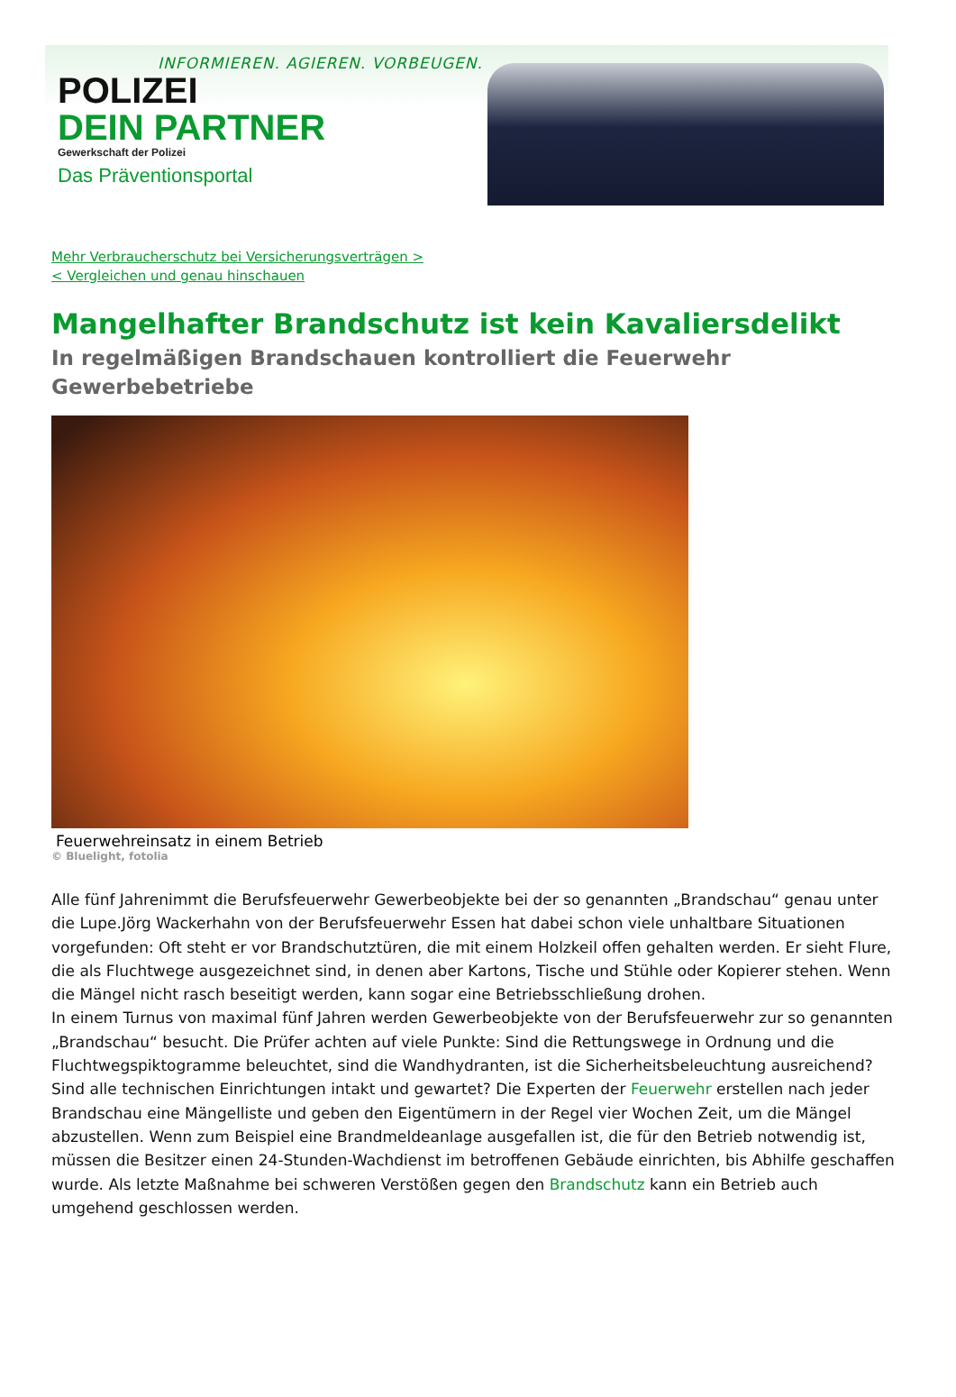INFORMIEREN. AGIEREN. VORBEUGEN.
POLIZEI
DEIN PARTNER
Gewerkschaft der Polizei
Das Präventionsportal
Mehr Verbraucherschutz bei Versicherungsverträgen >
< Vergleichen und genau hinschauen
Mangelhafter Brandschutz ist kein Kavaliersdelikt
In regelmäßigen Brandschauen kontrolliert die Feuerwehr Gewerbebetriebe
Feuerwehreinsatz in einem Betrieb
© Bluelight, fotolia
Alle fünf Jahrenimmt die Berufsfeuerwehr Gewerbeobjekte bei der so genannten „Brandschau“ genau unter die Lupe.Jörg Wackerhahn von der Berufsfeuerwehr Essen hat dabei schon viele unhaltbare Situationen vorgefunden: Oft steht er vor Brandschutztüren, die mit einem Holzkeil offen gehalten werden. Er sieht Flure, die als Fluchtwege ausgezeichnet sind, in denen aber Kartons, Tische und Stühle oder Kopierer stehen. Wenn die Mängel nicht rasch beseitigt werden, kann sogar eine Betriebsschließung drohen.
In einem Turnus von maximal fünf Jahren werden Gewerbeobjekte von der Berufsfeuerwehr zur so genannten „Brandschau“ besucht. Die Prüfer achten auf viele Punkte: Sind die Rettungswege in Ordnung und die Fluchtwegspiktogramme beleuchtet, sind die Wandhydranten, ist die Sicherheitsbeleuchtung ausreichend? Sind alle technischen Einrichtungen intakt und gewartet? Die Experten der Feuerwehr erstellen nach jeder Brandschau eine Mängelliste und geben den Eigentümern in der Regel vier Wochen Zeit, um die Mängel abzustellen. Wenn zum Beispiel eine Brandmeldeanlage ausgefallen ist, die für den Betrieb notwendig ist, müssen die Besitzer einen 24-Stunden-Wachdienst im betroffenen Gebäude einrichten, bis Abhilfe geschaffen wurde. Als letzte Maßnahme bei schweren Verstößen gegen den Brandschutz kann ein Betrieb auch umgehend geschlossen werden.